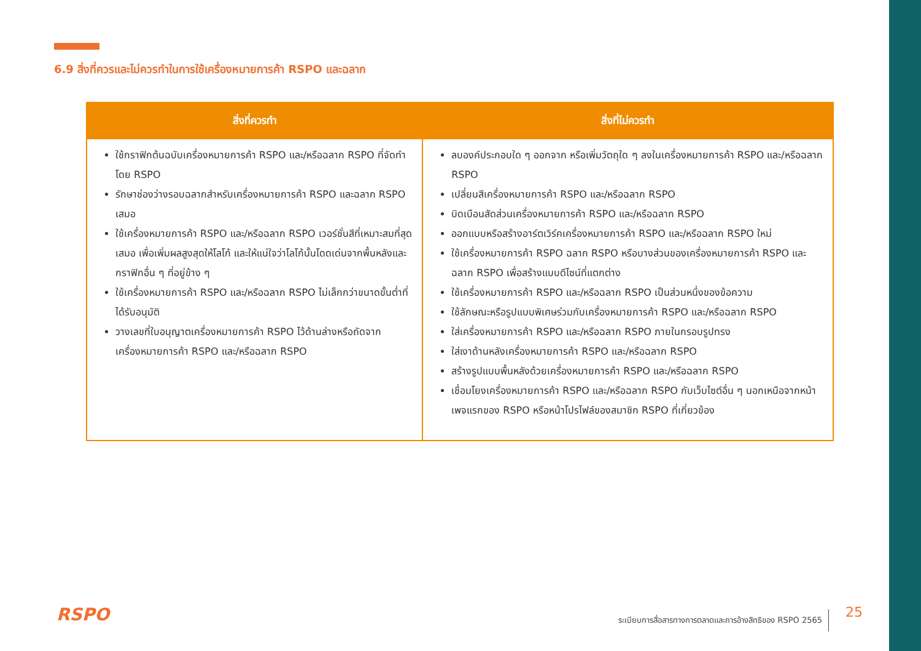6.9 สิ่งที่ควรและไม่ควรทำในการใช้เครื่องหมายการค้า RSPO และฉลาก
| สิ่งที่ควรทำ | สิ่งที่ไม่ควรทำ |
| --- | --- |
| ใช้กราฟิกต้นฉบับเครื่องหมายการค้า RSPO และ/หรือฉลาก RSPO ที่จัดทำโดย RSPO รักษาช่องว่างรอบฉลากสำหรับเครื่องหมายการค้า RSPO และฉลาก RSPO เสมอ ใช้เครื่องหมายการค้า RSPO และ/หรือฉลาก RSPO เวอร์ชั่นสีที่เหมาะสมที่สุดเสมอ เพื่อเพิ่มผลสูงสุดให้โลโก้ และให้แน่ใจว่าโลโก้นั้นโดดเด่นจากพื้นหลังและกราฟิกอื่น ๆ ที่อยู่ข้าง ๆ ใช้เครื่องหมายการค้า RSPO และ/หรือฉลาก RSPO ไม่เล็กกว่าขนาดขั้นต่ำที่ได้รับอนุมัติ วางเลขที่ใบอนุญาตเครื่องหมายการค้า RSPO ไว้ด้านล่างหรือถัดจากเครื่องหมายการค้า RSPO และ/หรือฉลาก RSPO | ลบองค์ประกอบใด ๆ ออกจาก หรือเพิ่มวัตถุใด ๆ ลงในเครื่องหมายการค้า RSPO และ/หรือฉลาก RSPO เปลี่ยนสีเครื่องหมายการค้า RSPO และ/หรือฉลาก RSPO บิดเบือนสัดส่วนเครื่องหมายการค้า RSPO และ/หรือฉลาก RSPO ออกแบบหรือสร้างอาร์ตเวิร์คเครื่องหมายการค้า RSPO และ/หรือฉลาก RSPO ใหม่ ใช้เครื่องหมายการค้า RSPO ฉลาก RSPO หรือบางส่วนของเครื่องหมายการค้า RSPO และฉลาก RSPO เพื่อสร้างแบบดีไซน์ที่แตกต่าง ใช้เครื่องหมายการค้า RSPO และ/หรือฉลาก RSPO เป็นส่วนหนึ่งของข้อความ ใช้ลักษณะหรือรูปแบบพิเศษร่วมกับเครื่องหมายการค้า RSPO และ/หรือฉลาก RSPO ใส่เครื่องหมายการค้า RSPO และ/หรือฉลาก RSPO ภายในกรอบรูปทรง ใส่เงาด้านหลังเครื่องหมายการค้า RSPO และ/หรือฉลาก RSPO สร้างรูปแบบพื้นหลังด้วยเครื่องหมายการค้า RSPO และ/หรือฉลาก RSPO เชื่อมโยงเครื่องหมายการค้า RSPO และ/หรือฉลาก RSPO กับเว็บไซต์อื่น ๆ นอกเหนือจากหน้าเพจแรกของ RSPO หรือหน้าโปรไฟล์ของสมาชิก RSPO ที่เกี่ยวข้อง |
RSPO
ระเบียบการสื่อสารทางการตลาดและการอ้างสิทธิของ RSPO 2565
25